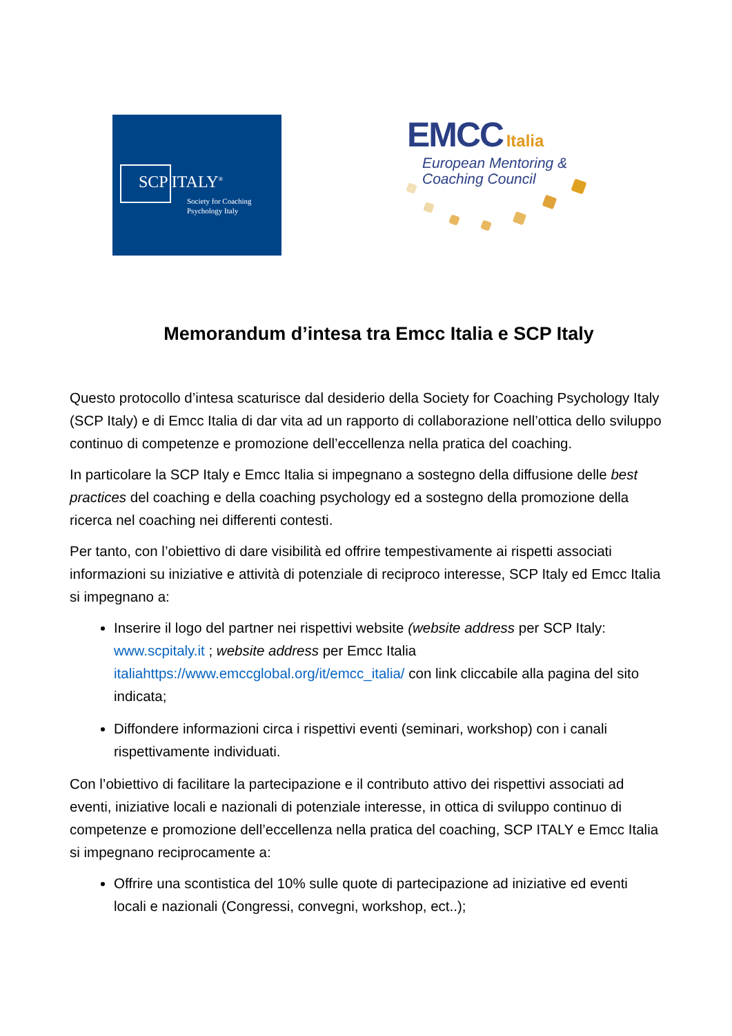SCP ITALY<sup>®</sup>
Society for Coaching
Psychology Italy
EMCC Italia
European Mentoring &
Coaching Council
Memorandum d’intesa tra Emcc Italia e SCP Italy
Questo protocollo d’intesa scaturisce dal desiderio della Society for Coaching Psychology Italy (SCP Italy) e di Emcc Italia di dar vita ad un rapporto di collaborazione nell’ottica dello sviluppo continuo di competenze e promozione dell’eccellenza nella pratica del coaching.
In particolare la SCP Italy e Emcc Italia si impegnano a sostegno della diffusione delle best practices del coaching e della coaching psychology ed a sostegno della promozione della ricerca nel coaching nei differenti contesti.
Per tanto, con l’obiettivo di dare visibilità ed offrire tempestivamente ai rispetti associati informazioni su iniziative e attività di potenziale di reciproco interesse, SCP Italy ed Emcc Italia si impegnano a:
Inserire il logo del partner nei rispettivi website (website address per SCP Italy: www.scpitaly.it ; website address per Emcc Italia italiahttps://www.emccglobal.org/it/emcc_italia/ con link cliccabile alla pagina del sito indicata;
Diffondere informazioni circa i rispettivi eventi (seminari, workshop) con i canali rispettivamente individuati.
Con l’obiettivo di facilitare la partecipazione e il contributo attivo dei rispettivi associati ad eventi, iniziative locali e nazionali di potenziale interesse, in ottica di sviluppo continuo di competenze e promozione dell’eccellenza nella pratica del coaching, SCP ITALY e Emcc Italia si impegnano reciprocamente a:
Offrire una scontistica del 10% sulle quote di partecipazione ad iniziative ed eventi locali e nazionali (Congressi, convegni, workshop, ect..);